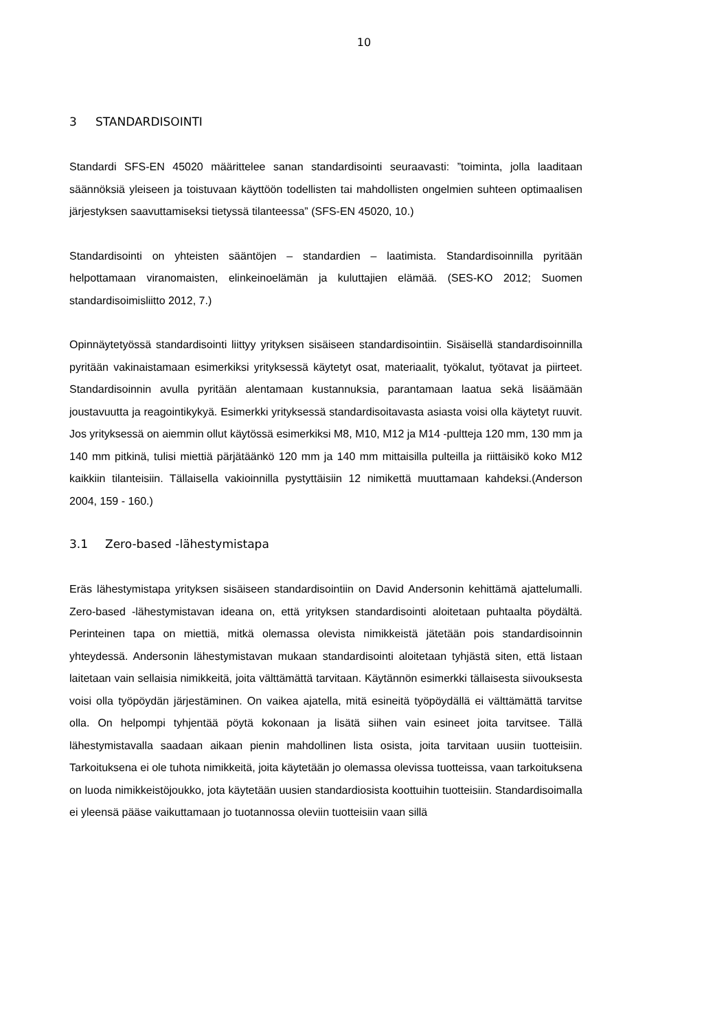10
3 STANDARDISOINTI
Standardi SFS-EN 45020 määrittelee sanan standardisointi seuraavasti: ”toiminta, jolla laaditaan säännöksiä yleiseen ja toistuvaan käyttöön todellisten tai mahdollisten ongelmien suhteen optimaalisen järjestyksen saavuttamiseksi tietyssä tilanteessa” (SFS-EN 45020, 10.)
Standardisointi on yhteisten sääntöjen – standardien – laatimista. Standardisoinnilla pyritään helpottamaan viranomaisten, elinkeinoelämän ja kuluttajien elämää. (SES-KO 2012; Suomen standardisoimisliitto 2012, 7.)
Opinnäytetyössä standardisointi liittyy yrityksen sisäiseen standardisointiin. Sisäisellä standardisoinnilla pyritään vakinaistamaan esimerkiksi yrityksessä käytetyt osat, materiaalit, työkalut, työtavat ja piirteet. Standardisoinnin avulla pyritään alentamaan kustannuksia, parantamaan laatua sekä lisäämään joustavuutta ja reagointikykyä. Esimerkki yrityksessä standardisoitavasta asiasta voisi olla käytetyt ruuvit. Jos yrityksessä on aiemmin ollut käytössä esimerkiksi M8, M10, M12 ja M14 -pultteja 120 mm, 130 mm ja 140 mm pitkinä, tulisi miettiä pärjätäänkö 120 mm ja 140 mm mittaisilla pulteilla ja riittäisikö koko M12 kaikkiin tilanteisiin. Tällaisella vakioinnilla pystyttäisiin 12 nimikettä muuttamaan kahdeksi.(Anderson 2004, 159 - 160.)
3.1 Zero-based -lähestymistapa
Eräs lähestymistapa yrityksen sisäiseen standardisointiin on David Andersonin kehittämä ajattelumalli. Zero-based -lähestymistavan ideana on, että yrityksen standardisointi aloitetaan puhtaalta pöydältä. Perinteinen tapa on miettiä, mitkä olemassa olevista nimikkeistä jätetään pois standardisoinnin yhteydessä. Andersonin lähestymistavan mukaan standardisointi aloitetaan tyhjästä siten, että listaan laitetaan vain sellaisia nimikkeitä, joita välttämättä tarvitaan. Käytännön esimerkki tällaisesta siivouksesta voisi olla työpöydän järjestäminen. On vaikea ajatella, mitä esineitä työpöydällä ei välttämättä tarvitse olla. On helpompi tyhjentää pöytä kokonaan ja lisätä siihen vain esineet joita tarvitsee. Tällä lähestymistavalla saadaan aikaan pienin mahdollinen lista osista, joita tarvitaan uusiin tuotteisiin. Tarkoituksena ei ole tuhota nimikkeitä, joita käytetään jo olemassa olevissa tuotteissa, vaan tarkoituksena on luoda nimikkeistöjoukko, jota käytetään uusien standardiosista koottuihin tuotteisiin. Standardisoimalla ei yleensä pääse vaikuttamaan jo tuotannossa oleviin tuotteisiin vaan sillä